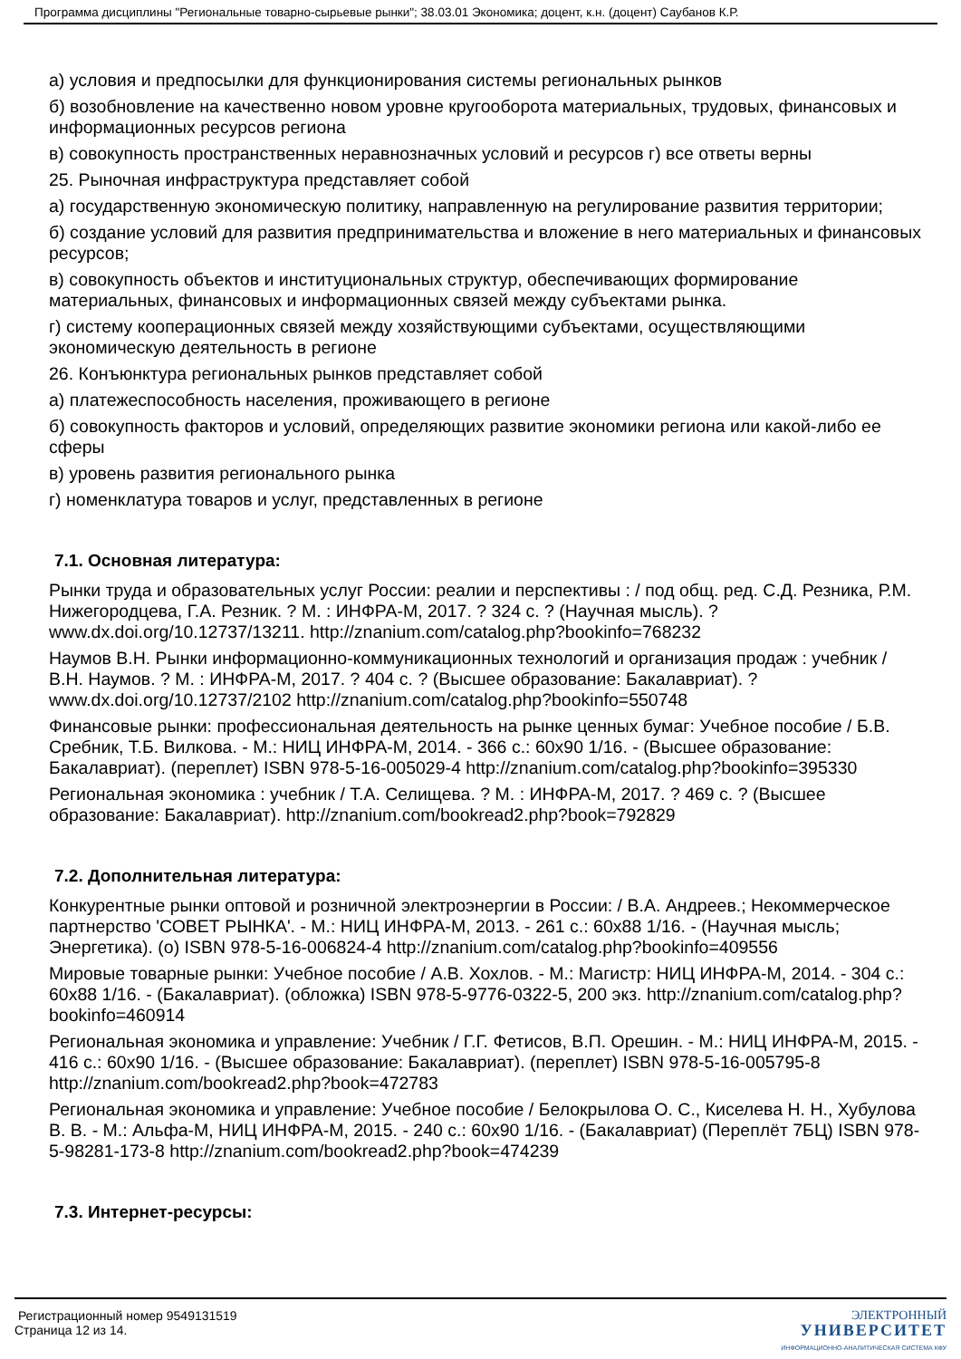Программа дисциплины "Региональные товарно-сырьевые рынки"; 38.03.01 Экономика; доцент, к.н. (доцент) Саубанов К.Р.
а) условия и предпосылки для функционирования системы региональных рынков
б) возобновление на качественно новом уровне кругооборота материальных, трудовых, финансовых и информационных ресурсов региона
в) совокупность пространственных неравнозначных условий и ресурсов г) все ответы верны
25. Рыночная инфраструктура представляет собой
а) государственную экономическую политику, направленную на регулирование развития территории;
б) создание условий для развития предпринимательства и вложение в него материальных и финансовых ресурсов;
в) совокупность объектов и институциональных структур, обеспечивающих формирование материальных, финансовых и информационных связей между субъектами рынка.
г) систему кооперационных связей между хозяйствующими субъектами, осуществляющими экономическую деятельность в регионе
26. Конъюнктура региональных рынков представляет собой
а) платежеспособность населения, проживающего в регионе
б) совокупность факторов и условий, определяющих развитие экономики региона или какой-либо ее сферы
в) уровень развития регионального рынка
г) номенклатура товаров и услуг, представленных в регионе
7.1. Основная литература:
Рынки труда и образовательных услуг России: реалии и перспективы : / под общ. ред. С.Д. Резника, Р.М. Нижегородцева, Г.А. Резник. ? М. : ИНФРА-М, 2017. ? 324 с. ? (Научная мысль). ? www.dx.doi.org/10.12737/13211. http://znanium.com/catalog.php?bookinfo=768232
Наумов В.Н. Рынки информационно-коммуникационных технологий и организация продаж : учебник / В.Н. Наумов. ? М. : ИНФРА-М, 2017. ? 404 с. ? (Высшее образование: Бакалавриат). ? www.dx.doi.org/10.12737/2102 http://znanium.com/catalog.php?bookinfo=550748
Финансовые рынки: профессиональная деятельность на рынке ценных бумаг: Учебное пособие / Б.В. Сребник, Т.Б. Вилкова. - М.: НИЦ ИНФРА-М, 2014. - 366 с.: 60x90 1/16. - (Высшее образование: Бакалавриат). (переплет) ISBN 978-5-16-005029-4 http://znanium.com/catalog.php?bookinfo=395330
Региональная экономика : учебник / Т.А. Селищева. ? М. : ИНФРА-М, 2017. ? 469 с. ? (Высшее образование: Бакалавриат). http://znanium.com/bookread2.php?book=792829
7.2. Дополнительная литература:
Конкурентные рынки оптовой и розничной электроэнергии в России: / В.А. Андреев.; Некоммерческое партнерство 'СОВЕТ РЫНКА'. - М.: НИЦ ИНФРА-М, 2013. - 261 с.: 60x88 1/16. - (Научная мысль; Энергетика). (о) ISBN 978-5-16-006824-4 http://znanium.com/catalog.php?bookinfo=409556
Мировые товарные рынки: Учебное пособие / А.В. Хохлов. - М.: Магистр: НИЦ ИНФРА-М, 2014. - 304 с.: 60x88 1/16. - (Бакалавриат). (обложка) ISBN 978-5-9776-0322-5, 200 экз. http://znanium.com/catalog.php?bookinfo=460914
Региональная экономика и управление: Учебник / Г.Г. Фетисов, В.П. Орешин. - М.: НИЦ ИНФРА-М, 2015. - 416 с.: 60x90 1/16. - (Высшее образование: Бакалавриат). (переплет) ISBN 978-5-16-005795-8 http://znanium.com/bookread2.php?book=472783
Региональная экономика и управление: Учебное пособие / Белокрылова О. С., Киселева Н. Н., Хубулова В. В. - М.: Альфа-М, НИЦ ИНФРА-М, 2015. - 240 с.: 60x90 1/16. - (Бакалавриат) (Переплёт 7БЦ) ISBN 978-5-98281-173-8 http://znanium.com/bookread2.php?book=474239
7.3. Интернет-ресурсы:
Регистрационный номер 9549131519
Страница 12 из 14.
ЭЛЕКТРОННЫЙ
УНИВЕРСИТЕТ
ИНФОРМАЦИОННО-АНАЛИТИЧЕСКАЯ СИСТЕМА КФУ